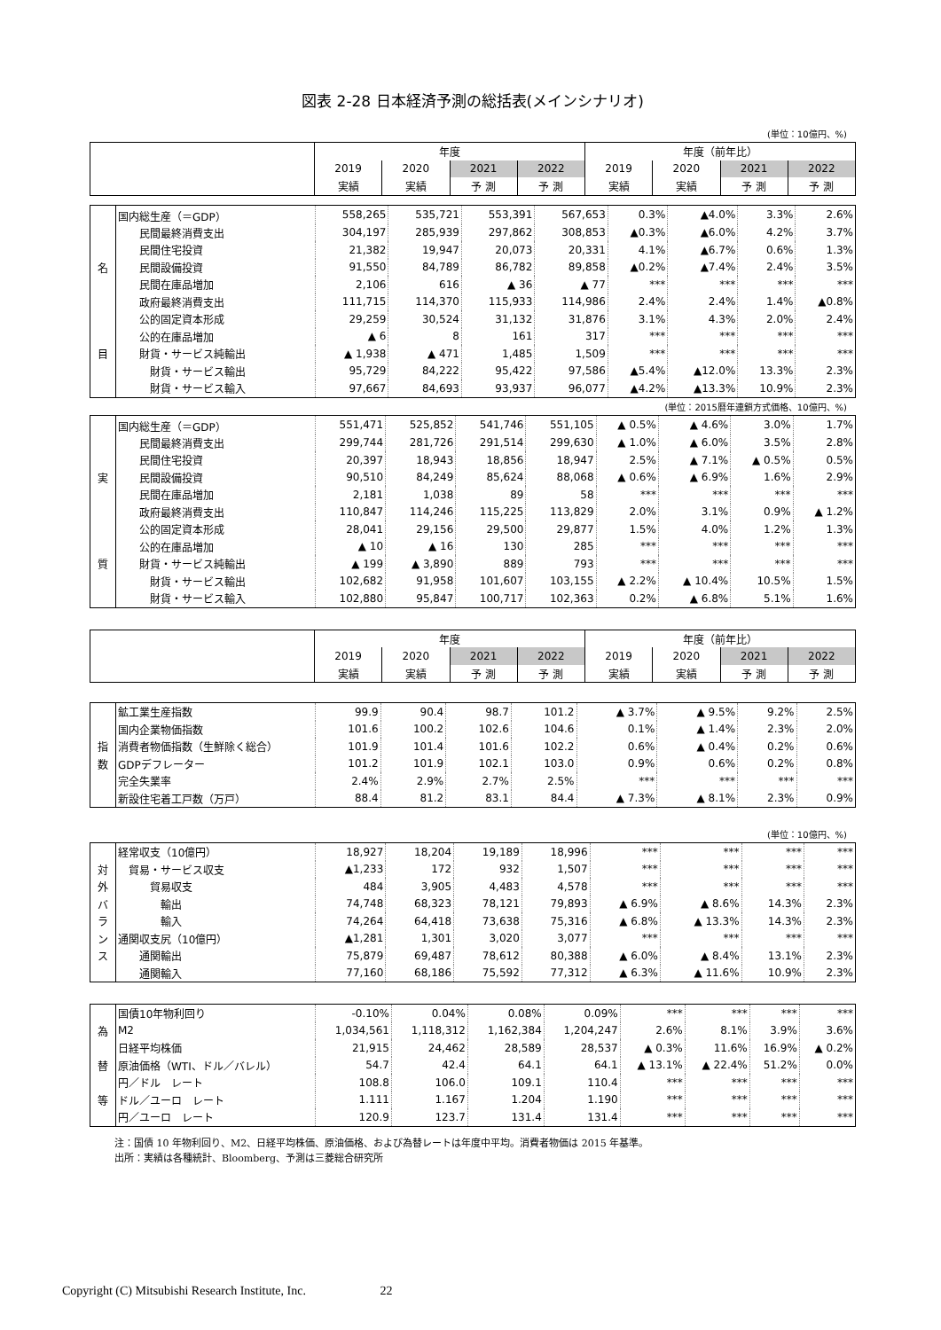図表 2-28 日本経済予測の総括表(メインシナリオ)
(単位：10億円、%)
| | 年度 | | | | 年度（前年比） | | | |
| | 2019 | 2020 | 2021 | 2022 | 2019 | 2020 | 2021 | 2022 |
| | 実績 | 実績 | 予 測 | 予 測 | 実績 | 実績 | 予 測 | 予 測 |
| | 国内総生産（＝GDP） | 558,265 | 535,721 | 553,391 | 567,653 | 0.3% | ▲4.0% | 3.3% | 2.6% |
| | 民間最終消費支出 | 304,197 | 285,939 | 297,862 | 308,853 | ▲0.3% | ▲6.0% | 4.2% | 3.7% |
| | 民間住宅投資 | 21,382 | 19,947 | 20,073 | 20,331 | 4.1% | ▲6.7% | 0.6% | 1.3% |
| 名 | 民間設備投資 | 91,550 | 84,789 | 86,782 | 89,858 | ▲0.2% | ▲7.4% | 2.4% | 3.5% |
| | 民間在庫品増加 | 2,106 | 616 | ▲ 36 | ▲ 77 | *** | *** | *** | *** |
| | 政府最終消費支出 | 111,715 | 114,370 | 115,933 | 114,986 | 2.4% | 2.4% | 1.4% | ▲0.8% |
| | 公的固定資本形成 | 29,259 | 30,524 | 31,132 | 31,876 | 3.1% | 4.3% | 2.0% | 2.4% |
| | 公的在庫品増加 | ▲ 6 | 8 | 161 | 317 | *** | *** | *** | *** |
| 目 | 財貨・サービス純輸出 | ▲ 1,938 | ▲ 471 | 1,485 | 1,509 | *** | *** | *** | *** |
| | 財貨・サービス輸出 | 95,729 | 84,222 | 95,422 | 97,586 | ▲5.4% | ▲12.0% | 13.3% | 2.3% |
| | 財貨・サービス輸入 | 97,667 | 84,693 | 93,937 | 96,077 | ▲4.2% | ▲13.3% | 10.9% | 2.3% |
(単位：2015暦年連鎖方式価格、10億円、%)
| | 国内総生産（＝GDP） | 551,471 | 525,852 | 541,746 | 551,105 | ▲ 0.5% | ▲ 4.6% | 3.0% | 1.7% |
| | 民間最終消費支出 | 299,744 | 281,726 | 291,514 | 299,630 | ▲ 1.0% | ▲ 6.0% | 3.5% | 2.8% |
| | 民間住宅投資 | 20,397 | 18,943 | 18,856 | 18,947 | 2.5% | ▲ 7.1% | ▲ 0.5% | 0.5% |
| 実 | 民間設備投資 | 90,510 | 84,249 | 85,624 | 88,068 | ▲ 0.6% | ▲ 6.9% | 1.6% | 2.9% |
| | 民間在庫品増加 | 2,181 | 1,038 | 89 | 58 | *** | *** | *** | *** |
| | 政府最終消費支出 | 110,847 | 114,246 | 115,225 | 113,829 | 2.0% | 3.1% | 0.9% | ▲ 1.2% |
| | 公的固定資本形成 | 28,041 | 29,156 | 29,500 | 29,877 | 1.5% | 4.0% | 1.2% | 1.3% |
| | 公的在庫品増加 | ▲ 10 | ▲ 16 | 130 | 285 | *** | *** | *** | *** |
| 質 | 財貨・サービス純輸出 | ▲ 199 | ▲ 3,890 | 889 | 793 | *** | *** | *** | *** |
| | 財貨・サービス輸出 | 102,682 | 91,958 | 101,607 | 103,155 | ▲ 2.2% | ▲ 10.4% | 10.5% | 1.5% |
| | 財貨・サービス輸入 | 102,880 | 95,847 | 100,717 | 102,363 | 0.2% | ▲ 6.8% | 5.1% | 1.6% |
| | 年度 | | | | 年度（前年比） | | | |
| | 2019 | 2020 | 2021 | 2022 | 2019 | 2020 | 2021 | 2022 |
| | 実績 | 実績 | 予 測 | 予 測 | 実績 | 実績 | 予 測 | 予 測 |
| | 鉱工業生産指数 | 99.9 | 90.4 | 98.7 | 101.2 | ▲ 3.7% | ▲ 9.5% | 9.2% | 2.5% |
| | 国内企業物価指数 | 101.6 | 100.2 | 102.6 | 104.6 | 0.1% | ▲ 1.4% | 2.3% | 2.0% |
| 指 | 消費者物価指数（生鮮除く総合） | 101.9 | 101.4 | 101.6 | 102.2 | 0.6% | ▲ 0.4% | 0.2% | 0.6% |
| 数 | GDPデフレーター | 101.2 | 101.9 | 102.1 | 103.0 | 0.9% | 0.6% | 0.2% | 0.8% |
| | 完全失業率 | 2.4% | 2.9% | 2.7% | 2.5% | *** | *** | *** | *** |
| | 新設住宅着工戸数（万戸） | 88.4 | 81.2 | 83.1 | 84.4 | ▲ 7.3% | ▲ 8.1% | 2.3% | 0.9% |
(単位：10億円、%)
| | 経常収支（10億円） | 18,927 | 18,204 | 19,189 | 18,996 | *** | *** | *** | *** |
| 対 | 貿易・サービス収支 | ▲1,233 | 172 | 932 | 1,507 | *** | *** | *** | *** |
| 外 | 貿易収支 | 484 | 3,905 | 4,483 | 4,578 | *** | *** | *** | *** |
| バ | 輸出 | 74,748 | 68,323 | 78,121 | 79,893 | ▲ 6.9% | ▲ 8.6% | 14.3% | 2.3% |
| ラ | 輸入 | 74,264 | 64,418 | 73,638 | 75,316 | ▲ 6.8% | ▲ 13.3% | 14.3% | 2.3% |
| ン | 通関収支尻（10億円） | ▲1,281 | 1,301 | 3,020 | 3,077 | *** | *** | *** | *** |
| ス | 通関輸出 | 75,879 | 69,487 | 78,612 | 80,388 | ▲ 6.0% | ▲ 8.4% | 13.1% | 2.3% |
| | 通関輸入 | 77,160 | 68,186 | 75,592 | 77,312 | ▲ 6.3% | ▲ 11.6% | 10.9% | 2.3% |
| | 国債10年物利回り | -0.10% | 0.04% | 0.08% | 0.09% | *** | *** | *** | *** |
| 為 | M2 | 1,034,561 | 1,118,312 | 1,162,384 | 1,204,247 | 2.6% | 8.1% | 3.9% | 3.6% |
| | 日経平均株価 | 21,915 | 24,462 | 28,589 | 28,537 | ▲ 0.3% | 11.6% | 16.9% | ▲ 0.2% |
| 替 | 原油価格（WTI、ドル／バレル） | 54.7 | 42.4 | 64.1 | 64.1 | ▲ 13.1% | ▲ 22.4% | 51.2% | 0.0% |
| | 円／ドル レート | 108.8 | 106.0 | 109.1 | 110.4 | *** | *** | *** | *** |
| 等 | ドル／ユーロ レート | 1.111 | 1.167 | 1.204 | 1.190 | *** | *** | *** | *** |
| | 円／ユーロ レート | 120.9 | 123.7 | 131.4 | 131.4 | *** | *** | *** | *** |
注：国債 10 年物利回り、M2、日経平均株価、原油価格、および為替レートは年度中平均。消費者物価は 2015 年基準。
出所：実績は各種統計、Bloomberg、予測は三菱総合研究所
Copyright (C) Mitsubishi Research Institute, Inc. 22